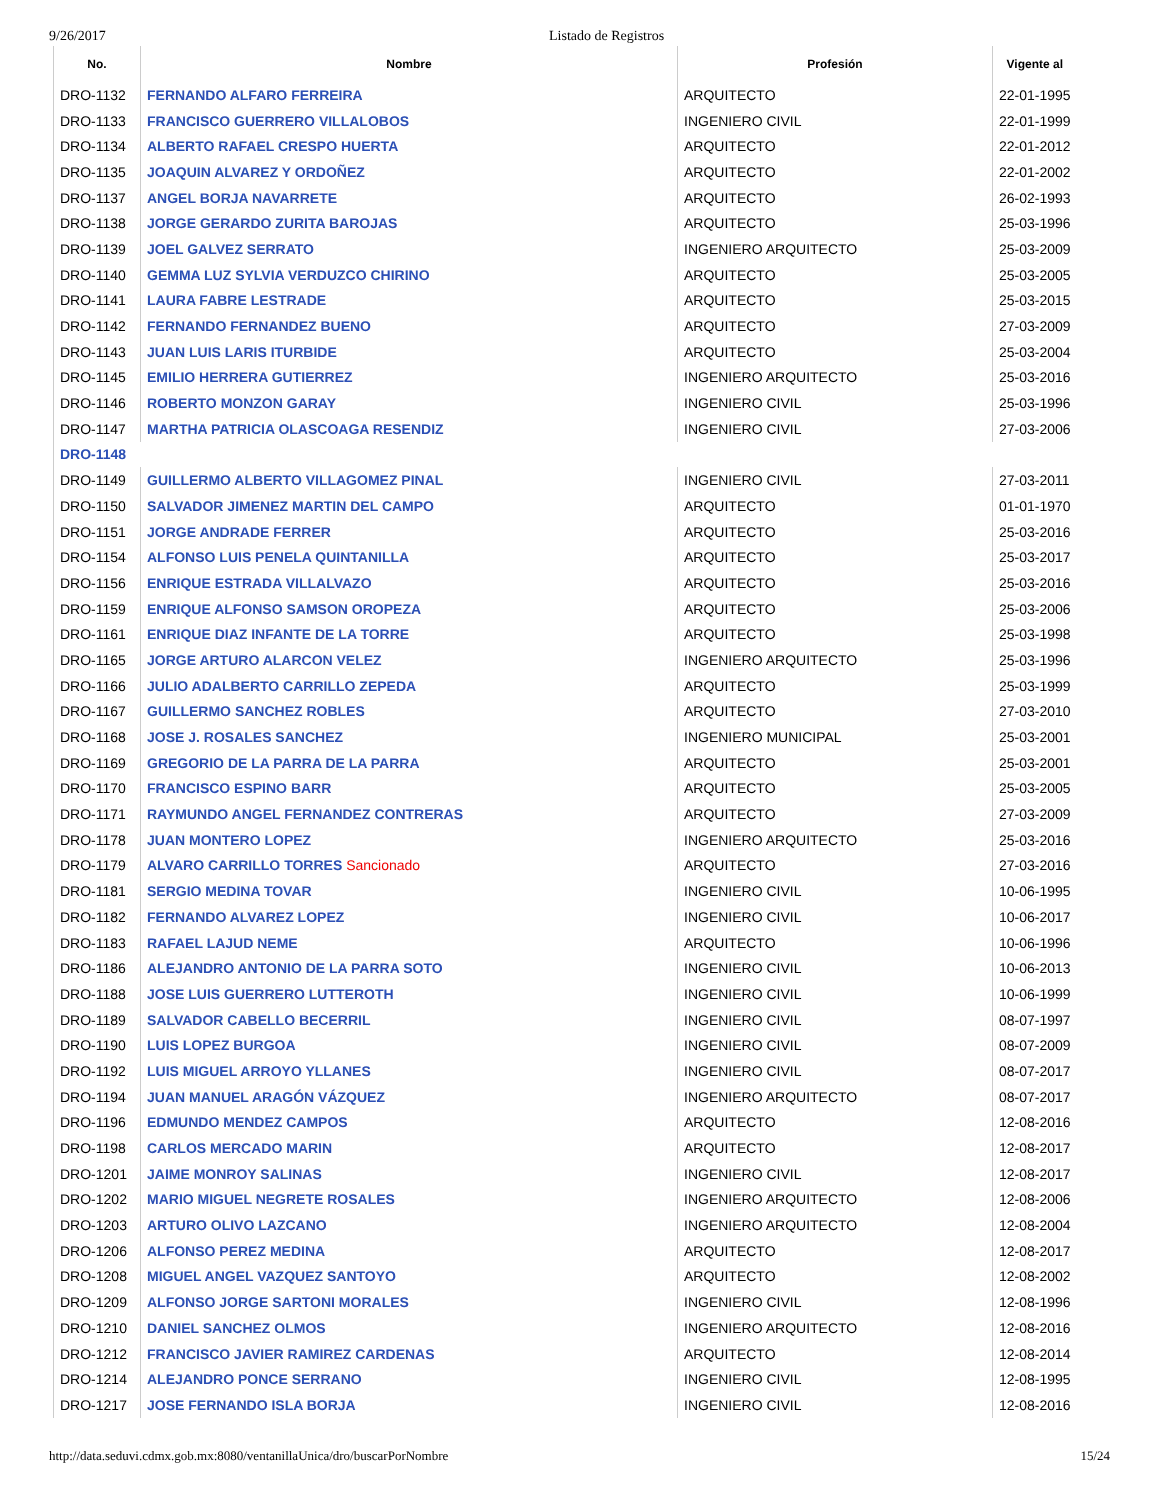9/26/2017 Listado de Registros
| No. | Nombre | Profesión | Vigente al |
| --- | --- | --- | --- |
| DRO-1132 | FERNANDO ALFARO FERREIRA | ARQUITECTO | 22-01-1995 |
| DRO-1133 | FRANCISCO GUERRERO VILLALOBOS | INGENIERO CIVIL | 22-01-1999 |
| DRO-1134 | ALBERTO RAFAEL CRESPO HUERTA | ARQUITECTO | 22-01-2012 |
| DRO-1135 | JOAQUIN ALVAREZ Y ORDOÑEZ | ARQUITECTO | 22-01-2002 |
| DRO-1137 | ANGEL BORJA NAVARRETE | ARQUITECTO | 26-02-1993 |
| DRO-1138 | JORGE GERARDO ZURITA BAROJAS | ARQUITECTO | 25-03-1996 |
| DRO-1139 | JOEL GALVEZ SERRATO | INGENIERO ARQUITECTO | 25-03-2009 |
| DRO-1140 | GEMMA LUZ SYLVIA VERDUZCO CHIRINO | ARQUITECTO | 25-03-2005 |
| DRO-1141 | LAURA FABRE LESTRADE | ARQUITECTO | 25-03-2015 |
| DRO-1142 | FERNANDO FERNANDEZ BUENO | ARQUITECTO | 27-03-2009 |
| DRO-1143 | JUAN LUIS LARIS ITURBIDE | ARQUITECTO | 25-03-2004 |
| DRO-1145 | EMILIO HERRERA GUTIERREZ | INGENIERO ARQUITECTO | 25-03-2016 |
| DRO-1146 | ROBERTO MONZON GARAY | INGENIERO CIVIL | 25-03-1996 |
| DRO-1147 | MARTHA PATRICIA OLASCOAGA RESENDIZ | INGENIERO CIVIL | 27-03-2006 |
| DRO-1148 | | | |
| DRO-1149 | GUILLERMO ALBERTO VILLAGOMEZ PINAL | INGENIERO CIVIL | 27-03-2011 |
| DRO-1150 | SALVADOR JIMENEZ MARTIN DEL CAMPO | ARQUITECTO | 01-01-1970 |
| DRO-1151 | JORGE ANDRADE FERRER | ARQUITECTO | 25-03-2016 |
| DRO-1154 | ALFONSO LUIS PENELA QUINTANILLA | ARQUITECTO | 25-03-2017 |
| DRO-1156 | ENRIQUE ESTRADA VILLALVAZO | ARQUITECTO | 25-03-2016 |
| DRO-1159 | ENRIQUE ALFONSO SAMSON OROPEZA | ARQUITECTO | 25-03-2006 |
| DRO-1161 | ENRIQUE DIAZ INFANTE DE LA TORRE | ARQUITECTO | 25-03-1998 |
| DRO-1165 | JORGE ARTURO ALARCON VELEZ | INGENIERO ARQUITECTO | 25-03-1996 |
| DRO-1166 | JULIO ADALBERTO CARRILLO ZEPEDA | ARQUITECTO | 25-03-1999 |
| DRO-1167 | GUILLERMO SANCHEZ ROBLES | ARQUITECTO | 27-03-2010 |
| DRO-1168 | JOSE J. ROSALES SANCHEZ | INGENIERO MUNICIPAL | 25-03-2001 |
| DRO-1169 | GREGORIO DE LA PARRA DE LA PARRA | ARQUITECTO | 25-03-2001 |
| DRO-1170 | FRANCISCO ESPINO BARR | ARQUITECTO | 25-03-2005 |
| DRO-1171 | RAYMUNDO ANGEL FERNANDEZ CONTRERAS | ARQUITECTO | 27-03-2009 |
| DRO-1178 | JUAN MONTERO LOPEZ | INGENIERO ARQUITECTO | 25-03-2016 |
| DRO-1179 | ALVARO CARRILLO TORRES Sancionado | ARQUITECTO | 27-03-2016 |
| DRO-1181 | SERGIO MEDINA TOVAR | INGENIERO CIVIL | 10-06-1995 |
| DRO-1182 | FERNANDO ALVAREZ LOPEZ | INGENIERO CIVIL | 10-06-2017 |
| DRO-1183 | RAFAEL LAJUD NEME | ARQUITECTO | 10-06-1996 |
| DRO-1186 | ALEJANDRO ANTONIO DE LA PARRA SOTO | INGENIERO CIVIL | 10-06-2013 |
| DRO-1188 | JOSE LUIS GUERRERO LUTTEROTH | INGENIERO CIVIL | 10-06-1999 |
| DRO-1189 | SALVADOR CABELLO BECERRIL | INGENIERO CIVIL | 08-07-1997 |
| DRO-1190 | LUIS LOPEZ BURGOA | INGENIERO CIVIL | 08-07-2009 |
| DRO-1192 | LUIS MIGUEL ARROYO YLLANES | INGENIERO CIVIL | 08-07-2017 |
| DRO-1194 | JUAN MANUEL ARAGÓN VÁZQUEZ | INGENIERO ARQUITECTO | 08-07-2017 |
| DRO-1196 | EDMUNDO MENDEZ CAMPOS | ARQUITECTO | 12-08-2016 |
| DRO-1198 | CARLOS MERCADO MARIN | ARQUITECTO | 12-08-2017 |
| DRO-1201 | JAIME MONROY SALINAS | INGENIERO CIVIL | 12-08-2017 |
| DRO-1202 | MARIO MIGUEL NEGRETE ROSALES | INGENIERO ARQUITECTO | 12-08-2006 |
| DRO-1203 | ARTURO OLIVO LAZCANO | INGENIERO ARQUITECTO | 12-08-2004 |
| DRO-1206 | ALFONSO PEREZ MEDINA | ARQUITECTO | 12-08-2017 |
| DRO-1208 | MIGUEL ANGEL VAZQUEZ SANTOYO | ARQUITECTO | 12-08-2002 |
| DRO-1209 | ALFONSO JORGE SARTONI MORALES | INGENIERO CIVIL | 12-08-1996 |
| DRO-1210 | DANIEL SANCHEZ OLMOS | INGENIERO ARQUITECTO | 12-08-2016 |
| DRO-1212 | FRANCISCO JAVIER RAMIREZ CARDENAS | ARQUITECTO | 12-08-2014 |
| DRO-1214 | ALEJANDRO PONCE SERRANO | INGENIERO CIVIL | 12-08-1995 |
| DRO-1217 | JOSE FERNANDO ISLA BORJA | INGENIERO CIVIL | 12-08-2016 |
http://data.seduvi.cdmx.gob.mx:8080/ventanillaUnica/dro/buscarPorNombre 15/24